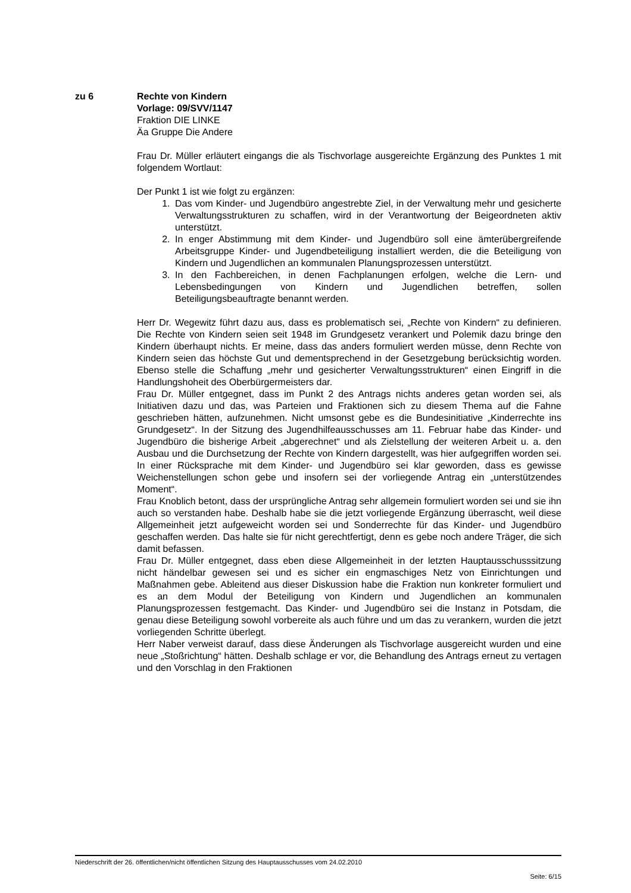zu 6
Rechte von Kindern
Vorlage: 09/SVV/1147
Fraktion DIE LINKE
Äa Gruppe Die Andere
Frau Dr. Müller erläutert eingangs die als Tischvorlage ausgereichte Ergänzung des Punktes 1 mit folgendem Wortlaut:
Der Punkt 1 ist wie folgt zu ergänzen:
1. Das vom Kinder- und Jugendbüro angestrebte Ziel, in der Verwaltung mehr und gesicherte Verwaltungsstrukturen zu schaffen, wird in der Verantwortung der Beigeordneten aktiv unterstützt.
2. In enger Abstimmung mit dem Kinder- und Jugendbüro soll eine ämterübergreifende Arbeitsgruppe Kinder- und Jugendbeteiligung installiert werden, die die Beteiligung von Kindern und Jugendlichen an kommunalen Planungsprozessen unterstützt.
3. In den Fachbereichen, in denen Fachplanungen erfolgen, welche die Lern- und Lebensbedingungen von Kindern und Jugendlichen betreffen, sollen Beteiligungsbeauftragte benannt werden.
Herr Dr. Wegewitz führt dazu aus, dass es problematisch sei, „Rechte von Kindern“ zu definieren. Die Rechte von Kindern seien seit 1948 im Grundgesetz verankert und Polemik dazu bringe den Kindern überhaupt nichts. Er meine, dass das anders formuliert werden müsse, denn Rechte von Kindern seien das höchste Gut und dementsprechend in der Gesetzgebung berücksichtig worden. Ebenso stelle die Schaffung „mehr und gesicherter Verwaltungsstrukturen“ einen Eingriff in die Handlungshoheit des Oberbürgermeisters dar.
Frau Dr. Müller entgegnet, dass im Punkt 2 des Antrags nichts anderes getan worden sei, als Initiativen dazu und das, was Parteien und Fraktionen sich zu diesem Thema auf die Fahne geschrieben hätten, aufzunehmen. Nicht umsonst gebe es die Bundesinitiative „Kinderrechte ins Grundgesetz“. In der Sitzung des Jugendhilfeausschusses am 11. Februar habe das Kinder- und Jugendbüro die bisherige Arbeit „abgerechnet“ und als Zielstellung der weiteren Arbeit u. a. den Ausbau und die Durchsetzung der Rechte von Kindern dargestellt, was hier aufgegriffen worden sei. In einer Rücksprache mit dem Kinder- und Jugendbüro sei klar geworden, dass es gewisse Weichenstellungen schon gebe und insofern sei der vorliegende Antrag ein „unterstützendes Moment“.
Frau Knoblich betont, dass der ursprüngliche Antrag sehr allgemein formuliert worden sei und sie ihn auch so verstanden habe. Deshalb habe sie die jetzt vorliegende Ergänzung überrascht, weil diese Allgemeinheit jetzt aufgeweicht worden sei und Sonderrechte für das Kinder- und Jugendbüro geschaffen werden. Das halte sie für nicht gerechtfertigt, denn es gebe noch andere Träger, die sich damit befassen.
Frau Dr. Müller entgegnet, dass eben diese Allgemeinheit in der letzten Hauptausschusssitzung nicht händelbar gewesen sei und es sicher ein engmaschiges Netz von Einrichtungen und Maßnahmen gebe. Ableitend aus dieser Diskussion habe die Fraktion nun konkreter formuliert und es an dem Modul der Beteiligung von Kindern und Jugendlichen an kommunalen Planungsprozessen festgemacht. Das Kinder- und Jugendbüro sei die Instanz in Potsdam, die genau diese Beteiligung sowohl vorbereite als auch führe und um das zu verankern, wurden die jetzt vorliegenden Schritte überlegt.
Herr Naber verweist darauf, dass diese Änderungen als Tischvorlage ausgereicht wurden und eine neue „Stoßrichtung“ hätten. Deshalb schlage er vor, die Behandlung des Antrags erneut zu vertagen und den Vorschlag in den Fraktionen
Niederschrift der 26. öffentlichen/nicht öffentlichen Sitzung des Hauptausschusses vom 24.02.2010
Seite: 6/15